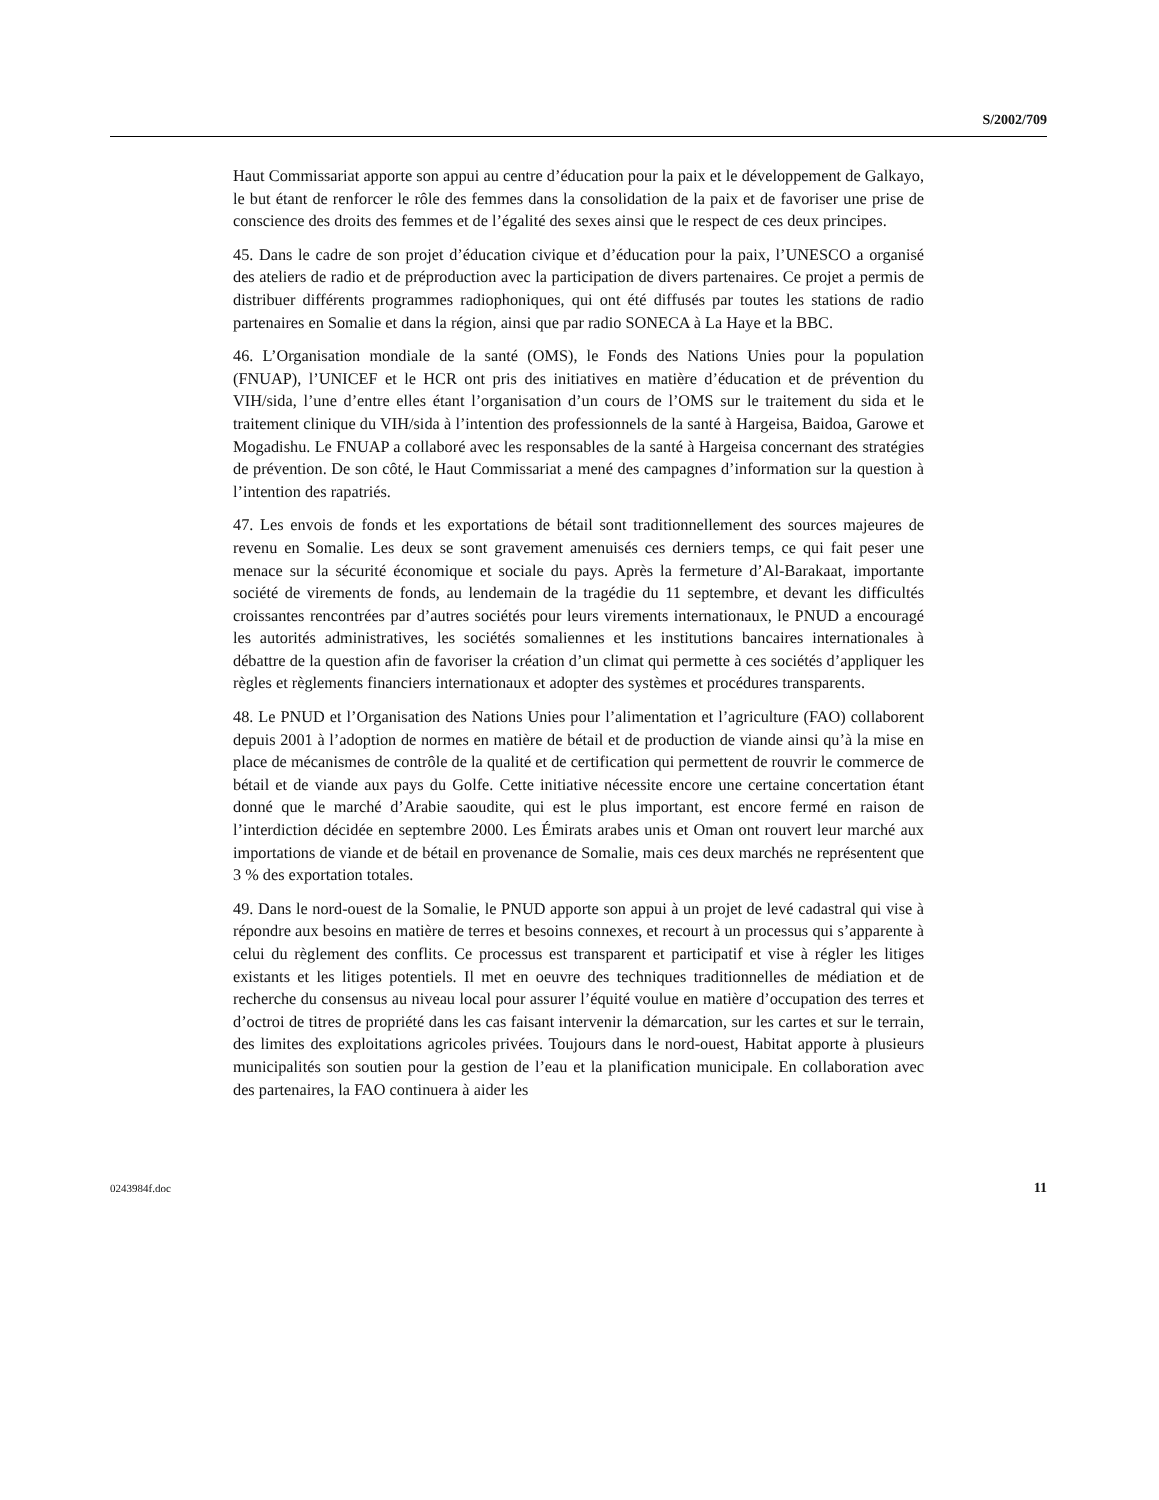S/2002/709
Haut Commissariat apporte son appui au centre d’éducation pour la paix et le développement de Galkayo, le but étant de renforcer le rôle des femmes dans la consolidation de la paix et de favoriser une prise de conscience des droits des femmes et de l’égalité des sexes ainsi que le respect de ces deux principes.
45. Dans le cadre de son projet d’éducation civique et d’éducation pour la paix, l’UNESCO a organisé des ateliers de radio et de préproduction avec la participation de divers partenaires. Ce projet a permis de distribuer différents programmes radiophoniques, qui ont été diffusés par toutes les stations de radio partenaires en Somalie et dans la région, ainsi que par radio SONECA à La Haye et la BBC.
46. L’Organisation mondiale de la santé (OMS), le Fonds des Nations Unies pour la population (FNUAP), l’UNICEF et le HCR ont pris des initiatives en matière d’éducation et de prévention du VIH/sida, l’une d’entre elles étant l’organisation d’un cours de l’OMS sur le traitement du sida et le traitement clinique du VIH/sida à l’intention des professionnels de la santé à Hargeisa, Baidoa, Garowe et Mogadishu. Le FNUAP a collaboré avec les responsables de la santé à Hargeisa concernant des stratégies de prévention. De son côté, le Haut Commissariat a mené des campagnes d’information sur la question à l’intention des rapatriés.
47. Les envois de fonds et les exportations de bétail sont traditionnellement des sources majeures de revenu en Somalie. Les deux se sont gravement amenuisés ces derniers temps, ce qui fait peser une menace sur la sécurité économique et sociale du pays. Après la fermeture d’Al-Barakaat, importante société de virements de fonds, au lendemain de la tragédie du 11 septembre, et devant les difficultés croissantes rencontrées par d’autres sociétés pour leurs virements internationaux, le PNUD a encouragé les autorités administratives, les sociétés somaliennes et les institutions bancaires internationales à débattre de la question afin de favoriser la création d’un climat qui permette à ces sociétés d’appliquer les règles et règlements financiers internationaux et adopter des systèmes et procédures transparents.
48. Le PNUD et l’Organisation des Nations Unies pour l’alimentation et l’agriculture (FAO) collaborent depuis 2001 à l’adoption de normes en matière de bétail et de production de viande ainsi qu’à la mise en place de mécanismes de contrôle de la qualité et de certification qui permettent de rouvrir le commerce de bétail et de viande aux pays du Golfe. Cette initiative nécessite encore une certaine concertation étant donné que le marché d’Arabie saoudite, qui est le plus important, est encore fermé en raison de l’interdiction décidée en septembre 2000. Les Émirats arabes unis et Oman ont rouvert leur marché aux importations de viande et de bétail en provenance de Somalie, mais ces deux marchés ne représentent que 3 % des exportation totales.
49. Dans le nord-ouest de la Somalie, le PNUD apporte son appui à un projet de levé cadastral qui vise à répondre aux besoins en matière de terres et besoins connexes, et recourt à un processus qui s’apparente à celui du règlement des conflits. Ce processus est transparent et participatif et vise à régler les litiges existants et les litiges potentiels. Il met en oeuvre des techniques traditionnelles de médiation et de recherche du consensus au niveau local pour assurer l’équité voulue en matière d’occupation des terres et d’octroi de titres de propriété dans les cas faisant intervenir la démarcation, sur les cartes et sur le terrain, des limites des exploitations agricoles privées. Toujours dans le nord-ouest, Habitat apporte à plusieurs municipalités son soutien pour la gestion de l’eau et la planification municipale. En collaboration avec des partenaires, la FAO continuera à aider les
0243984f.doc 11